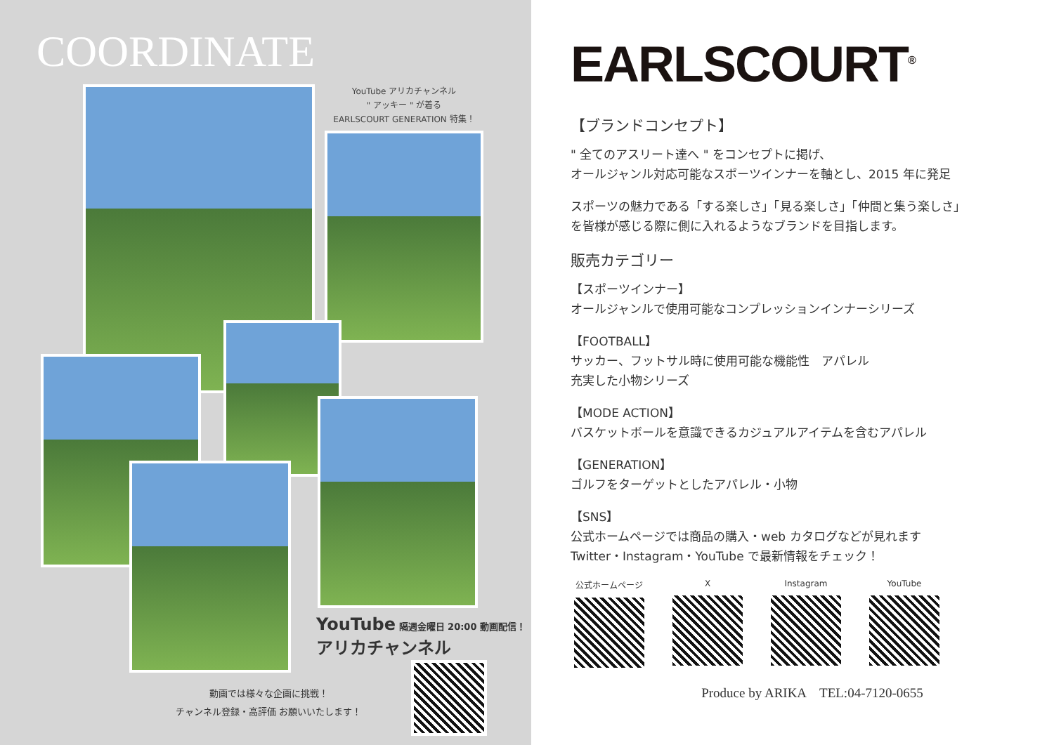COORDINATE
YouTube アリカチャンネル
" アッキー " が着る
EARLSCOURT GENERATION 特集！
YouTube 隔週金曜日 20:00 動画配信！
アリカチャンネル
動画では様々な企画に挑戦！
チャンネル登録・高評価 お願いいたします！
EARLSCOURT<sup>®</sup>
【ブランドコンセプト】
" 全てのアスリート達へ " をコンセプトに掲げ、
オールジャンル対応可能なスポーツインナーを軸とし、2015 年に発足
スポーツの魅力である「する楽しさ」「見る楽しさ」「仲間と集う楽しさ」
を皆様が感じる際に側に入れるようなブランドを目指します。
販売カテゴリー
【スポーツインナー】
オールジャンルで使用可能なコンプレッションインナーシリーズ
【FOOTBALL】
サッカー、フットサル時に使用可能な機能性　アパレル
充実した小物シリーズ
【MODE ACTION】
バスケットボールを意識できるカジュアルアイテムを含むアパレル
【GENERATION】
ゴルフをターゲットとしたアパレル・小物
【SNS】
公式ホームページでは商品の購入・web カタログなどが見れます
Twitter・Instagram・YouTube で最新情報をチェック！
公式ホームページ X Instagram YouTube
Produce by ARIKA　TEL:04-7120-0655